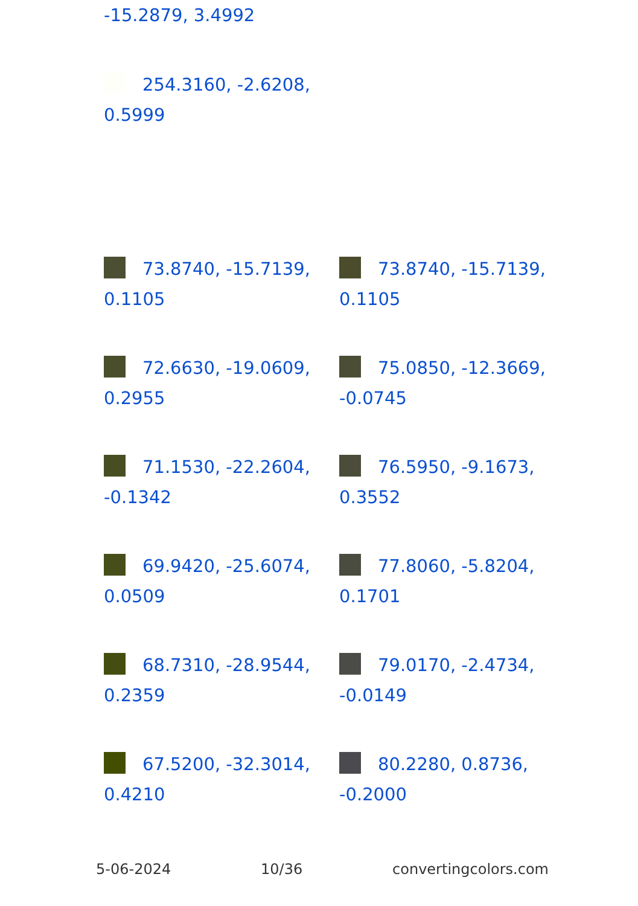-15.2879, 3.4992
254.3160, -2.6208, 0.5999
73.8740, -15.7139, 0.1105
73.8740, -15.7139, 0.1105
72.6630, -19.0609, 0.2955
75.0850, -12.3669, -0.0745
71.1530, -22.2604, -0.1342
76.5950, -9.1673, 0.3552
69.9420, -25.6074, 0.0509
77.8060, -5.8204, 0.1701
68.7310, -28.9544, 0.2359
79.0170, -2.4734, -0.0149
67.5200, -32.3014, 0.4210
80.2280, 0.8736, -0.2000
5-06-2024 10/36 convertingcolors.com